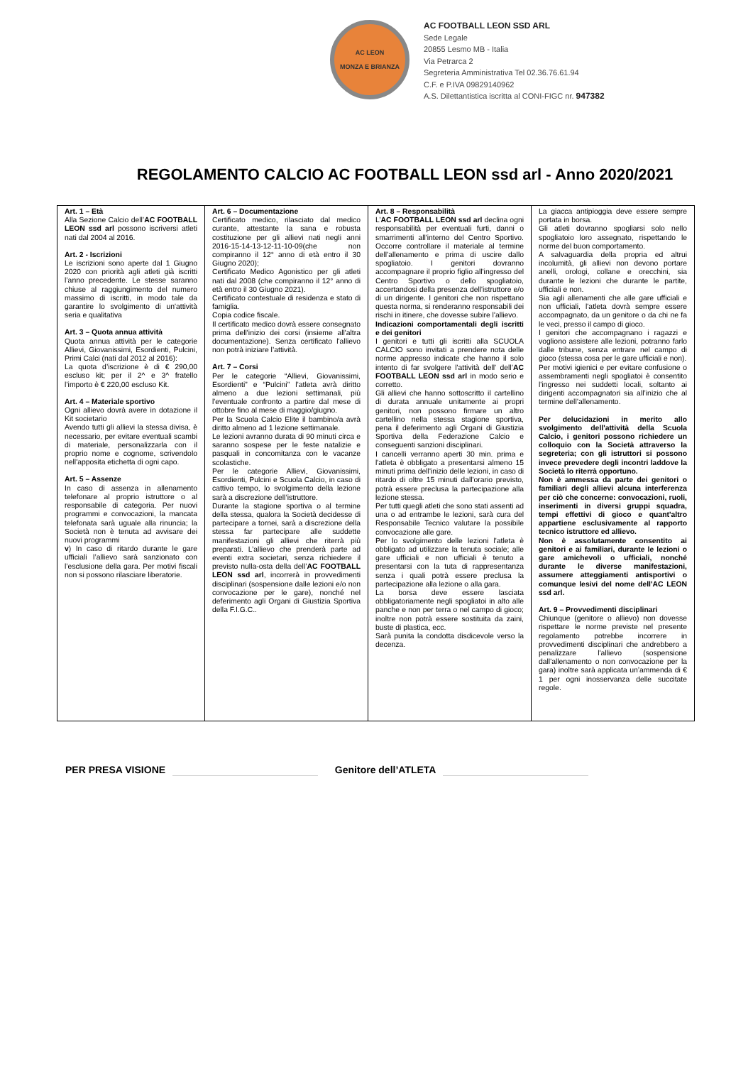AC LEON
MONZA E BRIANZA
AC FOOTBALL LEON SSD ARL
Sede Legale
20855 Lesmo MB - Italia
Via Petrarca 2
Segreteria Amministrativa Tel 02.36.76.61.94
C.F. e P.IVA 09829140962
A.S. Dilettantistica iscritta al CONI-FIGC nr. 947382
REGOLAMENTO CALCIO AC FOOTBALL LEON ssd arl - Anno 2020/2021
| Art. 1 – Età Alla Sezione Calcio dell’ AC FOOTBALL LEON ssd arl possono iscriversi atleti nati dal 2004 al 2016. Art. 2 - Iscrizioni Le iscrizioni sono aperte dal 1 Giugno 2020 con priorità agli atleti già iscritti l’anno precedente. Le stesse saranno chiuse al raggiungimento del numero massimo di iscritti, in modo tale da garantire lo svolgimento di un'attività seria e qualitativa Art. 3 – Quota annua attività Quota annua attività per le categorie Allievi, Giovanissimi, Esordienti, Pulcini, Primi Calci (nati dal 2012 al 2016): La quota d’iscrizione è di € 290,00 escluso kit; per il 2^ e 3^ fratello l’importo è € 220,00 escluso Kit. Art. 4 – Materiale sportivo Ogni allievo dovrà avere in dotazione il Kit societario Avendo tutti gli allievi la stessa divisa, è necessario, per evitare eventuali scambi di materiale, personalizzarla con il proprio nome e cognome, scrivendolo nell'apposita etichetta di ogni capo. Art. 5 – Assenze In caso di assenza in allenamento telefonare al proprio istruttore o al responsabile di categoria. Per nuovi programmi e convocazioni, la mancata telefonata sarà uguale alla rinuncia; la Società non è tenuta ad avvisare dei nuovi programmi v ) In caso di ritardo durante le gare ufficiali l’allievo sarà sanzionato con l’esclusione della gara. Per motivi fiscali non si possono rilasciare liberatorie. | Art. 6 – Documentazione Certificato medico, rilasciato dal medico curante, attestante la sana e robusta costituzione per gli allievi nati negli anni 2016-15-14-13-12-11-10-09(che non compiranno il 12° anno di età entro il 30 Giugno 2020); Certificato Medico Agonistico per gli atleti nati dal 2008 (che compiranno il 12° anno di età entro il 30 Giugno 2021). Certificato contestuale di residenza e stato di famiglia. Copia codice fiscale. Il certificato medico dovrà essere consegnato prima dell'inizio dei corsi (insieme all'altra documentazione). Senza certificato l'allievo non potrà iniziare l’attività. Art. 7 – Corsi Per le categorie “Allievi, Giovanissimi, Esordienti” e “Pulcini” l’atleta avrà diritto almeno a due lezioni settimanali, più l'eventuale confronto a partire dal mese di ottobre fino al mese di maggio/giugno. Per la Scuola Calcio Elite il bambino/a avrà diritto almeno ad 1 lezione settimanale. Le lezioni avranno durata di 90 minuti circa e saranno sospese per le feste natalizie e pasquali in concomitanza con le vacanze scolastiche. Per le categorie Allievi, Giovanissimi, Esordienti, Pulcini e Scuola Calcio, in caso di cattivo tempo, lo svolgimento della lezione sarà a discrezione dell’istruttore. Durante la stagione sportiva o al termine della stessa, qualora la Società decidesse di partecipare a tornei, sarà a discrezione della stessa far partecipare alle suddette manifestazioni gli allievi che riterrà più preparati. L’allievo che prenderà parte ad eventi extra societari, senza richiedere il previsto nulla-osta della dell’ AC FOOTBALL LEON ssd arl , incorrerà in provvedimenti disciplinari (sospensione dalle lezioni e/o non convocazione per le gare), nonché nel deferimento agli Organi di Giustizia Sportiva della F.I.G.C.. | Art. 8 – Responsabilità L’ AC FOOTBALL LEON ssd arl declina ogni responsabilità per eventuali furti, danni o smarrimenti all'interno del Centro Sportivo. Occorre controllare il materiale al termine dell'allenamento e prima di uscire dallo spogliatoio. I genitori dovranno accompagnare il proprio figlio all'ingresso del Centro Sportivo o dello spogliatoio, accertandosi della presenza dell'istruttore e/o di un dirigente. I genitori che non rispettano questa norma, si renderanno responsabili dei rischi in itinere, che dovesse subire l'allievo. Indicazioni comportamentali degli iscritti e dei genitori I genitori e tutti gli iscritti alla SCUOLA CALCIO sono invitati a prendere nota delle norme appresso indicate che hanno il solo intento di far svolgere l'attività dell' dell’ AC FOOTBALL LEON ssd arl in modo serio e corretto. Gli allievi che hanno sottoscritto il cartellino di durata annuale unitamente ai propri genitori, non possono firmare un altro cartellino nella stessa stagione sportiva, pena il deferimento agli Organi di Giustizia Sportiva della Federazione Calcio e conseguenti sanzioni disciplinari. I cancelli verranno aperti 30 min. prima e l'atleta è obbligato a presentarsi almeno 15 minuti prima dell'inizio delle lezioni, in caso di ritardo di oltre 15 minuti dall'orario previsto, potrà essere preclusa la partecipazione alla lezione stessa. Per tutti quegli atleti che sono stati assenti ad una o ad entrambe le lezioni, sarà cura del Responsabile Tecnico valutare la possibile convocazione alle gare. Per lo svolgimento delle lezioni l'atleta è obbligato ad utilizzare la tenuta sociale; alle gare ufficiali e non ufficiali è tenuto a presentarsi con la tuta di rappresentanza senza i quali potrà essere preclusa la partecipazione alla lezione o alla gara. La borsa deve essere lasciata obbligatoriamente negli spogliatoi in alto alle panche e non per terra o nel campo di gioco; inoltre non potrà essere sostituita da zaini, buste di plastica, ecc. Sarà punita la condotta disdicevole verso la decenza. | La giacca antipioggia deve essere sempre portata in borsa. Gli atleti dovranno spogliarsi solo nello spogliatoio loro assegnato, rispettando le norme del buon comportamento. A salvaguardia della propria ed altrui incolumità, gli allievi non devono portare anelli, orologi, collane e orecchini, sia durante le lezioni che durante le partite, ufficiali e non. Sia agli allenamenti che alle gare ufficiali e non ufficiali, l'atleta dovrà sempre essere accompagnato, da un genitore o da chi ne fa le veci, presso il campo di gioco. I genitori che accompagnano i ragazzi e vogliono assistere alle lezioni, potranno farlo dalle tribune, senza entrare nel campo di gioco (stessa cosa per le gare ufficiali e non). Per motivi igienici e per evitare confusione o assembramenti negli spogliatoi è consentito l'ingresso nei suddetti locali, soltanto ai dirigenti accompagnatori sia all’inizio che al termine dell’allenamento. Per delucidazioni in merito allo svolgimento dell'attività della Scuola Calcio, i genitori possono richiedere un colloquio con la Società attraverso la segreteria; con gli istruttori si possono invece prevedere degli incontri laddove la Società lo riterrà opportuno. Non è ammessa da parte dei genitori o familiari degli allievi alcuna interferenza per ciò che concerne: convocazioni, ruoli, inserimenti in diversi gruppi squadra, tempi effettivi di gioco e quant'altro appartiene esclusivamente al rapporto tecnico istruttore ed allievo. Non è assolutamente consentito ai genitori e ai familiari, durante le lezioni o gare amichevoli o ufficiali, nonché durante le diverse manifestazioni, assumere atteggiamenti antisportivi o comunque lesivi del nome dell'AC LEON ssd arl. Art. 9 – Provvedimenti disciplinari Chiunque (genitore o allievo) non dovesse rispettare le norme previste nel presente regolamento potrebbe incorrere in provvedimenti disciplinari che andrebbero a penalizzare l'allievo (sospensione dall'allenamento o non convocazione per la gara) inoltre sarà applicata un’ammenda di € 1 per ogni inosservanza delle succitate regole. |
PER PRESA VISIONE Genitore dell’ATLETA